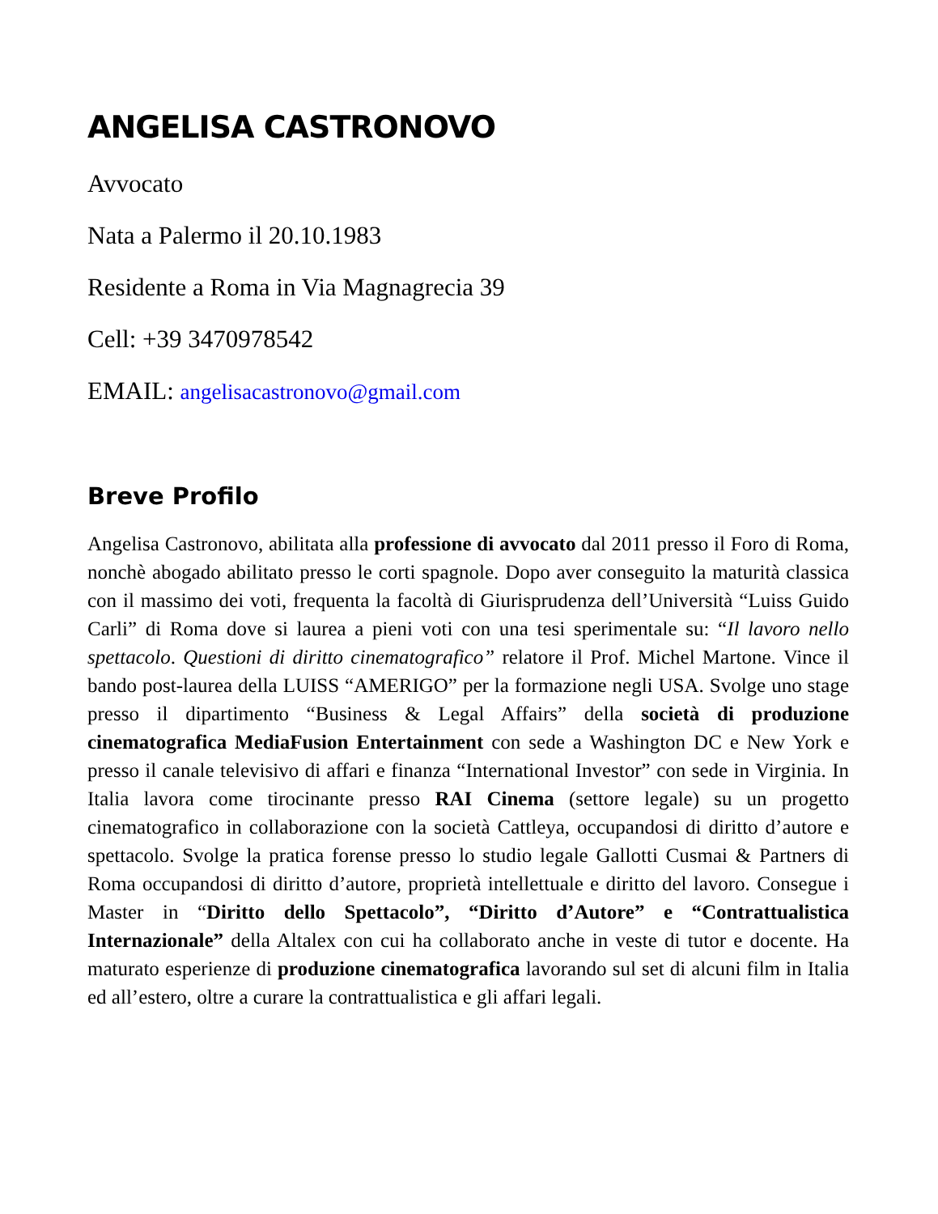ANGELISA CASTRONOVO
Avvocato
Nata a Palermo il 20.10.1983
Residente a Roma in Via Magnagrecia 39
Cell: +39 3470978542
EMAIL: angelisacastronovo@gmail.com
Breve Profilo
Angelisa Castronovo, abilitata alla professione di avvocato dal 2011 presso il Foro di Roma, nonchè abogado abilitato presso le corti spagnole. Dopo aver conseguito la maturità classica con il massimo dei voti, frequenta la facoltà di Giurisprudenza dell’Università “Luiss Guido Carli” di Roma dove si laurea a pieni voti con una tesi sperimentale su: “Il lavoro nello spettacolo. Questioni di diritto cinematografico” relatore il Prof. Michel Martone. Vince il bando post-laurea della LUISS “AMERIGO” per la formazione negli USA. Svolge uno stage presso il dipartimento “Business & Legal Affairs” della società di produzione cinematografica MediaFusion Entertainment con sede a Washington DC e New York e presso il canale televisivo di affari e finanza “International Investor” con sede in Virginia. In Italia lavora come tirocinante presso RAI Cinema (settore legale) su un progetto cinematografico in collaborazione con la società Cattleya, occupandosi di diritto d’autore e spettacolo. Svolge la pratica forense presso lo studio legale Gallotti Cusmai & Partners di Roma occupandosi di diritto d’autore, proprietà intellettuale e diritto del lavoro. Consegue i Master in “Diritto dello Spettacolo”, “Diritto d’Autore” e “Contrattualistica Internazionale” della Altalex con cui ha collaborato anche in veste di tutor e docente. Ha maturato esperienze di produzione cinematografica lavorando sul set di alcuni film in Italia ed all’estero, oltre a curare la contrattualistica e gli affari legali.